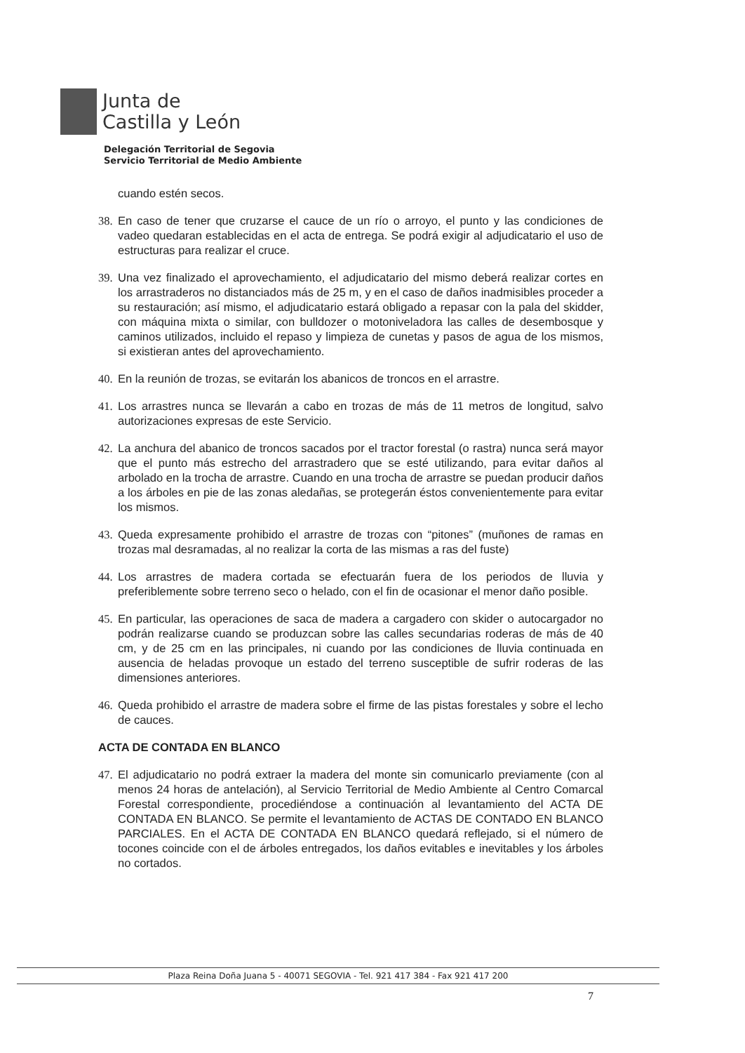Junta de
Castilla y León
Delegación Territorial de Segovia
Servicio Territorial de Medio Ambiente
cuando estén secos.
38. En caso de tener que cruzarse el cauce de un río o arroyo, el punto y las condiciones de vadeo quedaran establecidas en el acta de entrega. Se podrá exigir al adjudicatario el uso de estructuras para realizar el cruce.
39. Una vez finalizado el aprovechamiento, el adjudicatario del mismo deberá realizar cortes en los arrastraderos no distanciados más de 25 m, y en el caso de daños inadmisibles proceder a su restauración; así mismo, el adjudicatario estará obligado a repasar con la pala del skidder, con máquina mixta o similar, con bulldozer o motoniveladora las calles de desembosque y caminos utilizados, incluido el repaso y limpieza de cunetas y pasos de agua de los mismos, si existieran antes del aprovechamiento.
40. En la reunión de trozas, se evitarán los abanicos de troncos en el arrastre.
41. Los arrastres nunca se llevarán a cabo en trozas de más de 11 metros de longitud, salvo autorizaciones expresas de este Servicio.
42. La anchura del abanico de troncos sacados por el tractor forestal (o rastra) nunca será mayor que el punto más estrecho del arrastradero que se esté utilizando, para evitar daños al arbolado en la trocha de arrastre. Cuando en una trocha de arrastre se puedan producir daños a los árboles en pie de las zonas aledañas, se protegerán éstos convenientemente para evitar los mismos.
43. Queda expresamente prohibido el arrastre de trozas con “pitones” (muñones de ramas en trozas mal desramadas, al no realizar la corta de las mismas a ras del fuste)
44. Los arrastres de madera cortada se efectuarán fuera de los periodos de lluvia y preferiblemente sobre terreno seco o helado, con el fin de ocasionar el menor daño posible.
45. En particular, las operaciones de saca de madera a cargadero con skider o autocargador no podrán realizarse cuando se produzcan sobre las calles secundarias roderas de más de 40 cm, y de 25 cm en las principales, ni cuando por las condiciones de lluvia continuada en ausencia de heladas provoque un estado del terreno susceptible de sufrir roderas de las dimensiones anteriores.
46. Queda prohibido el arrastre de madera sobre el firme de las pistas forestales y sobre el lecho de cauces.
ACTA DE CONTADA EN BLANCO
47. El adjudicatario no podrá extraer la madera del monte sin comunicarlo previamente (con al menos 24 horas de antelación), al Servicio Territorial de Medio Ambiente al Centro Comarcal Forestal correspondiente, procediéndose a continuación al levantamiento del ACTA DE CONTADA EN BLANCO. Se permite el levantamiento de ACTAS DE CONTADO EN BLANCO PARCIALES. En el ACTA DE CONTADA EN BLANCO quedará reflejado, si el número de tocones coincide con el de árboles entregados, los daños evitables e inevitables y los árboles no cortados.
Plaza Reina Doña Juana 5 - 40071 SEGOVIA - Tel. 921 417 384 - Fax 921 417 200
7